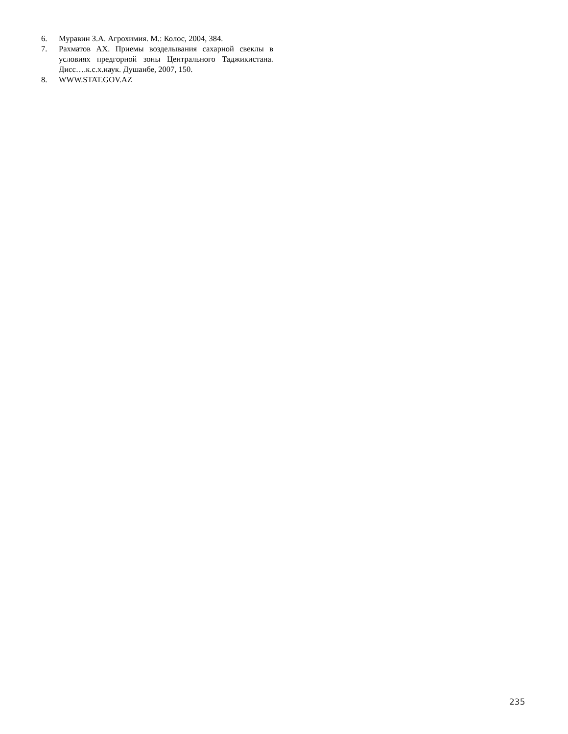6. Муравин З.А. Агрохимия. М.: Колос, 2004, 384.
7. Рахматов АХ. Приемы возделывания сахарной свеклы в условиях предгорной зоны Центрального Таджикистана. Дисс….к.с.х.наук. Душанбе, 2007, 150.
8. WWW.STAT.GOV.AZ
235